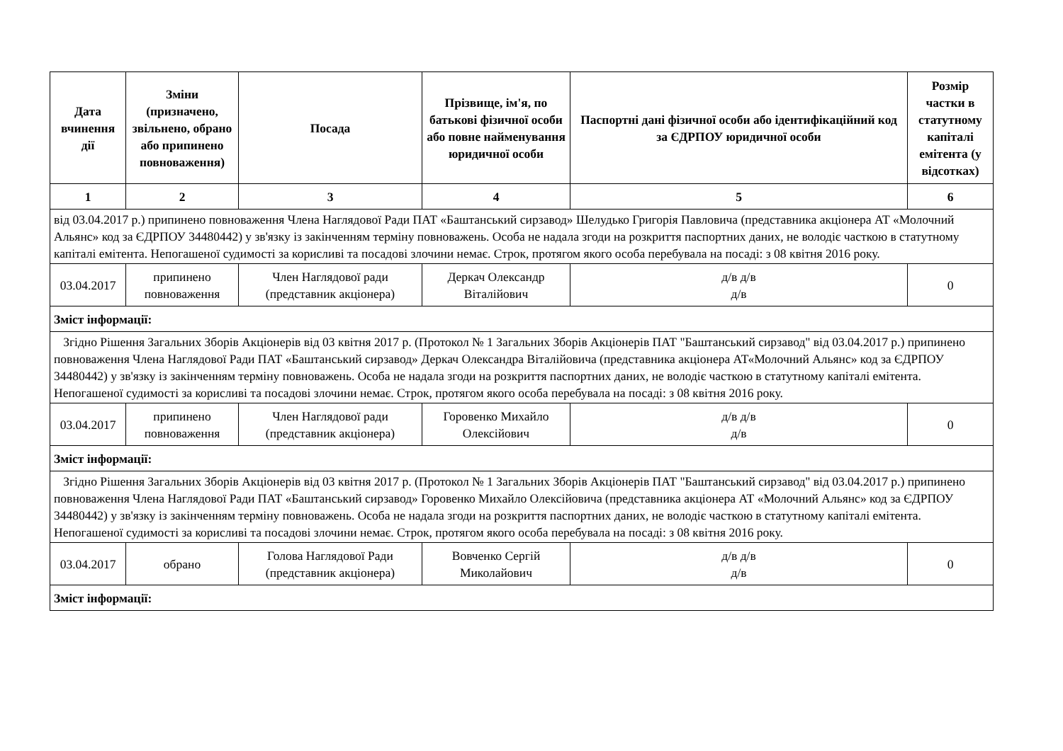| Дата вчинення дії | Зміни (призначено, звільнено, обрано або припинено повноваження) | Посада | Прізвище, ім'я, по батькові фізичної особи або повне найменування юридичної особи | Паспортні дані фізичної особи або ідентифікаційний код за ЄДРПОУ юридичної особи | Розмір частки в статутному капіталі емітента (у відсотках) |
| --- | --- | --- | --- | --- | --- |
| 1 | 2 | 3 | 4 | 5 | 6 |
| від 03.04.2017 р.) припинено повноваження Члена Наглядової Ради ПАТ «Баштанський сирзавод» Шелудько Григорія Павловича (представника акціонера АТ «Молочний Альянс» код за ЄДРПОУ 34480442) у зв'язку із закінченням терміну повноважень. Особа не надала згоди на розкриття паспортних даних, не володіє часткою в статутному капіталі емітента. Непогашеної судимості за корисливі та посадові злочини немає. Строк, протягом якого особа перебувала на посаді: з 08 квітня 2016 року. | | | | | |
| 03.04.2017 | припинено повноваження | Член Наглядової ради (представник акціонера) | Деркач Олександр Віталійович | д/в д/в д/в | 0 |
| Зміст інформації: | | | | | |
| Згідно Рішення Загальних Зборів Акціонерів від 03 квітня 2017 р. (Протокол № 1 Загальних Зборів Акціонерів ПАТ "Баштанський сирзавод" від 03.04.2017 р.) припинено повноваження Члена Наглядової Ради ПАТ «Баштанський сирзавод» Деркач Олександра Віталійовича (представника акціонера АТ«Молочний Альянс» код за ЄДРПОУ 34480442) у зв'язку із закінченням терміну повноважень. Особа не надала згоди на розкриття паспортних даних, не володіє часткою в статутному капіталі емітента. Непогашеної судимості за корисливі та посадові злочини немає. Строк, протягом якого особа перебувала на посаді: з 08 квітня 2016 року. | | | | | |
| 03.04.2017 | припинено повноваження | Член Наглядової ради (представник акціонера) | Горовенко Михайло Олексійович | д/в д/в д/в | 0 |
| Зміст інформації: | | | | | |
| Згідно Рішення Загальних Зборів Акціонерів від 03 квітня 2017 р. (Протокол № 1 Загальних Зборів Акціонерів ПАТ "Баштанський сирзавод" від 03.04.2017 р.) припинено повноваження Члена Наглядової Ради ПАТ «Баштанський сирзавод» Горовенко Михайло Олексійовича (представника акціонера АТ «Молочний Альянс» код за ЄДРПОУ 34480442) у зв'язку із закінченням терміну повноважень. Особа не надала згоди на розкриття паспортних даних, не володіє часткою в статутному капіталі емітента. Непогашеної судимості за корисливі та посадові злочини немає. Строк, протягом якого особа перебувала на посаді: з 08 квітня 2016 року. | | | | | |
| 03.04.2017 | обрано | Голова Наглядової Ради (представник акціонера) | Вовченко Сергій Миколайович | д/в д/в д/в | 0 |
| Зміст інформації: | | | | | |